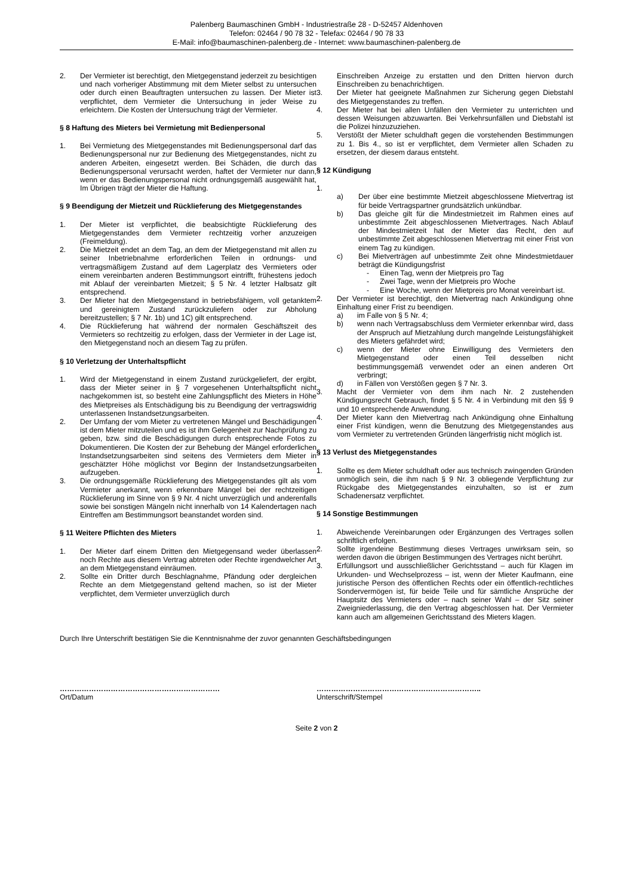Palenberg Baumaschinen GmbH - Industriestraße 28 - D-52457 Aldenhoven
Telefon: 02464 / 90 78 32 - Telefax: 02464 / 90 78 33
E-Mail: info@baumaschinen-palenberg.de - Internet: www.baumaschinen-palenberg.de
2. Der Vermieter ist berechtigt, den Mietgegenstand jederzeit zu besichtigen und nach vorheriger Abstimmung mit dem Mieter selbst zu untersuchen oder durch einen Beauftragten untersuchen zu lassen. Der Mieter ist verpflichtet, dem Vermieter die Untersuchung in jeder Weise zu erleichtern. Die Kosten der Untersuchung trägt der Vermieter.
§ 8 Haftung des Mieters bei Vermietung mit Bedienpersonal
1. Bei Vermietung des Mietgegenstandes mit Bedienungspersonal darf das Bedienungspersonal nur zur Bedienung des Mietgegenstandes, nicht zu anderen Arbeiten, eingesetzt werden. Bei Schäden, die durch das Bedienungspersonal verursacht werden, haftet der Vermieter nur dann, wenn er das Bedienungspersonal nicht ordnungsgemäß ausgewählt hat, Im Übrigen trägt der Mieter die Haftung.
§ 9 Beendigung der Mietzeit und Rücklieferung des Mietgegenstandes
1. Der Mieter ist verpflichtet, die beabsichtigte Rücklieferung des Mietgegenstandes dem Vermieter rechtzeitig vorher anzuzeigen (Freimeldung).
2. Die Mietzeit endet an dem Tag, an dem der Mietgegenstand mit allen zu seiner Inbetriebnahme erforderlichen Teilen in ordnungs- und vertragsmäßigem Zustand auf dem Lagerplatz des Vermieters oder einem vereinbarten anderen Bestimmungsort eintrifft, frühestens jedoch mit Ablauf der vereinbarten Mietzeit; § 5 Nr. 4 letzter Halbsatz gilt entsprechend.
3. Der Mieter hat den Mietgegenstand in betriebsfähigem, voll getanktem und gereinigtem Zustand zurückzuliefern oder zur Abholung bereitzustellen; § 7 Nr. 1b) und 1C) gilt entsprechend.
4. Die Rücklieferung hat während der normalen Geschäftszeit des Vermieters so rechtzeitig zu erfolgen, dass der Vermieter in der Lage ist, den Mietgegenstand noch an diesem Tag zu prüfen.
§ 10 Verletzung der Unterhaltspflicht
1. Wird der Mietgegenstand in einem Zustand zurückgeliefert, der ergibt, dass der Mieter seiner in § 7 vorgesehenen Unterhaltspflicht nicht nachgekommen ist, so besteht eine Zahlungspflicht des Mieters in Höhe des Mietpreises als Entschädigung bis zu Beendigung der vertragswidrig unterlassenen Instandsetzungsarbeiten.
2. Der Umfang der vom Mieter zu vertretenen Mängel und Beschädigungen ist dem Mieter mitzuteilen und es ist ihm Gelegenheit zur Nachprüfung zu geben, bzw. sind die Beschädigungen durch entsprechende Fotos zu Dokumentieren. Die Kosten der zur Behebung der Mängel erforderlichen Instandsetzungsarbeiten sind seitens des Vermieters dem Mieter in geschätzter Höhe möglichst vor Beginn der Instandsetzungsarbeiten aufzugeben.
3. Die ordnungsgemäße Rücklieferung des Mietgegenstandes gilt als vom Vermieter anerkannt, wenn erkennbare Mängel bei der rechtzeitigen Rücklieferung im Sinne von § 9 Nr. 4 nicht unverzüglich und anderenfalls sowie bei sonstigen Mängeln nicht innerhalb von 14 Kalendertagen nach Eintreffen am Bestimmungsort beanstandet worden sind.
§ 11 Weitere Pflichten des Mieters
1. Der Mieter darf einem Dritten den Mietgegensand weder überlassen noch Rechte aus diesem Vertrag abtreten oder Rechte irgendwelcher Art an dem Mietgegenstand einräumen.
2. Sollte ein Dritter durch Beschlagnahme, Pfändung oder dergleichen Rechte an dem Mietgegenstand geltend machen, so ist der Mieter verpflichtet, dem Vermieter unverzüglich durch
Einschreiben Anzeige zu erstatten und den Dritten hiervon durch Einschreiben zu benachrichtigen.
3. Der Mieter hat geeignete Maßnahmen zur Sicherung gegen Diebstahl des Mietgegenstandes zu treffen.
4. Der Mieter hat bei allen Unfällen den Vermieter zu unterrichten und dessen Weisungen abzuwarten. Bei Verkehrsunfällen und Diebstahl ist die Polizei hinzuzuziehen.
5. Verstößt der Mieter schuldhaft gegen die vorstehenden Bestimmungen zu 1. Bis 4., so ist er verpflichtet, dem Vermieter allen Schaden zu ersetzen, der diesem daraus entsteht.
§ 12 Kündigung
1.
a) Der über eine bestimmte Mietzeit abgeschlossene Mietvertrag ist für beide Vertragspartner grundsätzlich unkündbar.
b) Das gleiche gilt für die Mindestmietzeit im Rahmen eines auf unbestimmte Zeit abgeschlossenen Mietvertrages. Nach Ablauf der Mindestmietzeit hat der Mieter das Recht, den auf unbestimmte Zeit abgeschlossenen Mietvertrag mit einer Frist von einem Tag zu kündigen.
c) Bei Mietverträgen auf unbestimmte Zeit ohne Mindestmietdauer beträgt die Kündigungsfrist
- Einen Tag, wenn der Mietpreis pro Tag
- Zwei Tage, wenn der Mietpreis pro Woche
- Eine Woche, wenn der Mietpreis pro Monat vereinbart ist.
2. Der Vermieter ist berechtigt, den Mietvertrag nach Ankündigung ohne Einhaltung einer Frist zu beendigen.
a) im Falle von § 5 Nr. 4;
b) wenn nach Vertragsabschluss dem Vermieter erkennbar wird, dass der Anspruch auf Mietzahlung durch mangelnde Leistungsfähigkeit des Mieters gefährdet wird;
c) wenn der Mieter ohne Einwilligung des Vermieters den Mietgegenstand oder einen Teil desselben nicht bestimmungsgemäß verwendet oder an einen anderen Ort verbringt;
d) in Fällen von Verstößen gegen § 7 Nr. 3.
3. Macht der Vermieter von dem ihm nach Nr. 2 zustehenden Kündigungsrecht Gebrauch, findet § 5 Nr. 4 in Verbindung mit den §§ 9 und 10 entsprechende Anwendung.
4. Der Mieter kann den Mietvertrag nach Ankündigung ohne Einhaltung einer Frist kündigen, wenn die Benutzung des Mietgegenstandes aus vom Vermieter zu vertretenden Gründen längerfristig nicht möglich ist.
§ 13 Verlust des Mietgegenstandes
1. Sollte es dem Mieter schuldhaft oder aus technisch zwingenden Gründen unmöglich sein, die ihm nach § 9 Nr. 3 obliegende Verpflichtung zur Rückgabe des Mietgegenstandes einzuhalten, so ist er zum Schadenersatz verpflichtet.
§ 14 Sonstige Bestimmungen
1. Abweichende Vereinbarungen oder Ergänzungen des Vertrages sollen schriftlich erfolgen.
2. Sollte irgendeine Bestimmung dieses Vertrages unwirksam sein, so werden davon die übrigen Bestimmungen des Vertrages nicht berührt.
3. Erfüllungsort und ausschließlicher Gerichtsstand – auch für Klagen im Urkunden- und Wechselprozess – ist, wenn der Mieter Kaufmann, eine juristische Person des öffentlichen Rechts oder ein öffentlich-rechtliches Sondervermögen ist, für beide Teile und für sämtliche Ansprüche der Hauptsitz des Vermieters oder – nach seiner Wahl – der Sitz seiner Zweigniederlassung, die den Vertrag abgeschlossen hat. Der Vermieter kann auch am allgemeinen Gerichtsstand des Mieters klagen.
Durch Ihre Unterschrift bestätigen Sie die Kenntnisnahme der zuvor genannten Geschäftsbedingungen
…………………………………………………………
Ort/Datum
…………………………………………………………..
Unterschrift/Stempel
Seite 2 von 2